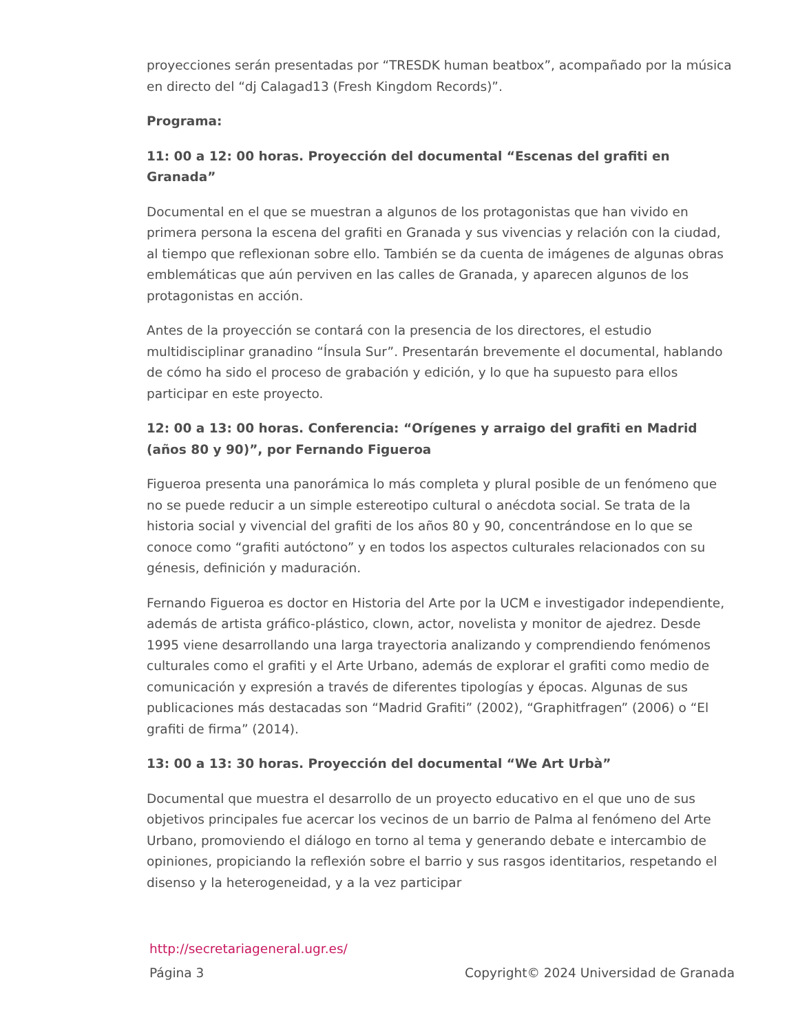proyecciones serán presentadas por “TRESDK human beatbox”, acompañado por la música en directo del “dj Calagad13 (Fresh Kingdom Records)”.
Programa:
11: 00 a 12: 00 horas. Proyección del documental “Escenas del grafiti en Granada”
Documental en el que se muestran a algunos de los protagonistas que han vivido en primera persona la escena del grafiti en Granada y sus vivencias y relación con la ciudad, al tiempo que reflexionan sobre ello. También se da cuenta de imágenes de algunas obras emblemáticas que aún perviven en las calles de Granada, y aparecen algunos de los protagonistas en acción.
Antes de la proyección se contará con la presencia de los directores, el estudio multidisciplinar granadino “Ínsula Sur”. Presentarán brevemente el documental, hablando de cómo ha sido el proceso de grabación y edición, y lo que ha supuesto para ellos participar en este proyecto.
12: 00 a 13: 00 horas. Conferencia: “Orígenes y arraigo del grafiti en Madrid (años 80 y 90)”, por Fernando Figueroa
Figueroa presenta una panorámica lo más completa y plural posible de un fenómeno que no se puede reducir a un simple estereotipo cultural o anécdota social. Se trata de la historia social y vivencial del grafiti de los años 80 y 90, concentrándose en lo que se conoce como “grafiti autóctono” y en todos los aspectos culturales relacionados con su génesis, definición y maduración.
Fernando Figueroa es doctor en Historia del Arte por la UCM e investigador independiente, además de artista gráfico-plástico, clown, actor, novelista y monitor de ajedrez. Desde 1995 viene desarrollando una larga trayectoria analizando y comprendiendo fenómenos culturales como el grafiti y el Arte Urbano, además de explorar el grafiti como medio de comunicación y expresión a través de diferentes tipologías y épocas. Algunas de sus publicaciones más destacadas son “Madrid Grafiti” (2002), “Graphitfragen” (2006) o “El grafiti de firma” (2014).
13: 00 a 13: 30 horas. Proyección del documental “We Art Urbà”
Documental que muestra el desarrollo de un proyecto educativo en el que uno de sus objetivos principales fue acercar los vecinos de un barrio de Palma al fenómeno del Arte Urbano, promoviendo el diálogo en torno al tema y generando debate e intercambio de opiniones, propiciando la reflexión sobre el barrio y sus rasgos identitarios, respetando el disenso y la heterogeneidad, y a la vez participar
http://secretariageneral.ugr.es/
Página 3 Copyright© 2024 Universidad de Granada